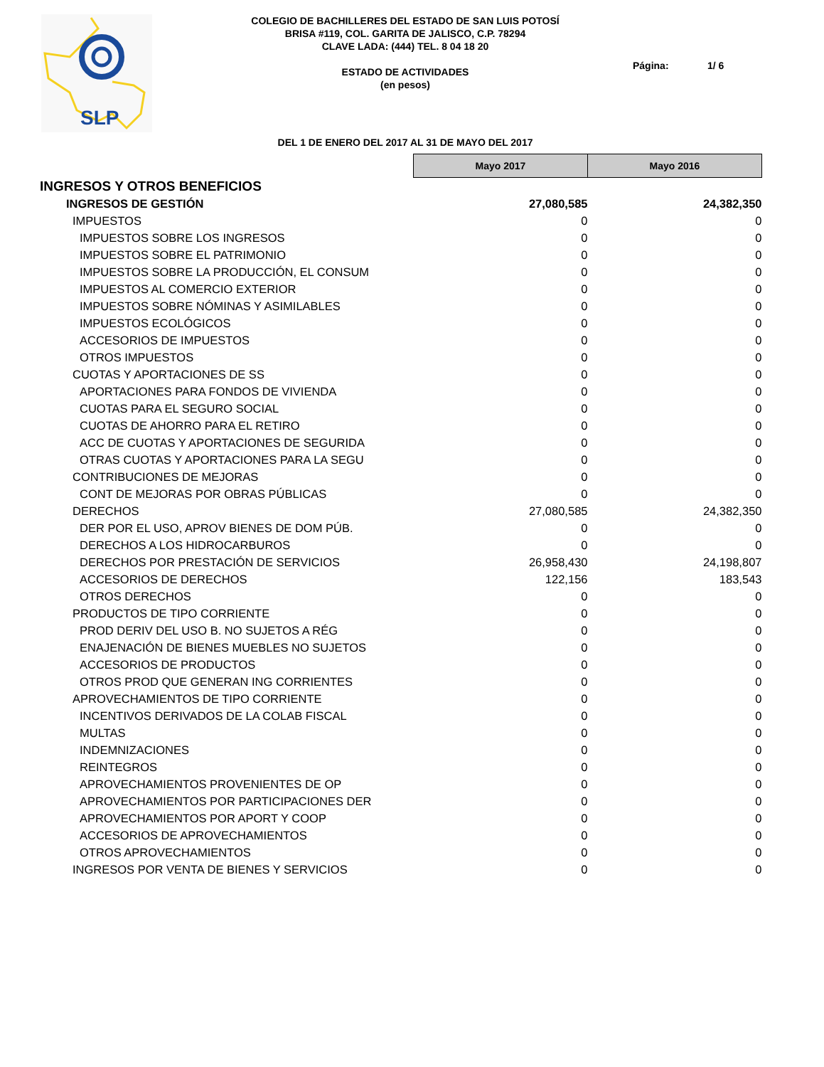SLP
COLEGIO DE BACHILLERES DEL ESTADO DE SAN LUIS POTOSÍ
BRISA #119, COL. GARITA DE JALISCO, C.P. 78294
CLAVE LADA: (444) TEL. 8 04 18 20
ESTADO DE ACTIVIDADES
(en pesos)
Página: 1/ 6
DEL 1 DE ENERO DEL 2017 AL 31 DE MAYO DEL 2017
| | Mayo 2017 | Mayo 2016 |
| INGRESOS Y OTROS BENEFICIOS | | |
| INGRESOS DE GESTIÓN | 27,080,585 | 24,382,350 |
| IMPUESTOS | 0 | 0 |
| IMPUESTOS SOBRE LOS INGRESOS | 0 | 0 |
| IMPUESTOS SOBRE EL PATRIMONIO | 0 | 0 |
| IMPUESTOS SOBRE LA PRODUCCIÓN, EL CONSUM | 0 | 0 |
| IMPUESTOS AL COMERCIO EXTERIOR | 0 | 0 |
| IMPUESTOS SOBRE NÓMINAS Y ASIMILABLES | 0 | 0 |
| IMPUESTOS ECOLÓGICOS | 0 | 0 |
| ACCESORIOS DE IMPUESTOS | 0 | 0 |
| OTROS IMPUESTOS | 0 | 0 |
| CUOTAS Y APORTACIONES DE SS | 0 | 0 |
| APORTACIONES PARA FONDOS DE VIVIENDA | 0 | 0 |
| CUOTAS PARA EL SEGURO SOCIAL | 0 | 0 |
| CUOTAS DE AHORRO PARA EL RETIRO | 0 | 0 |
| ACC DE CUOTAS Y APORTACIONES DE SEGURIDA | 0 | 0 |
| OTRAS CUOTAS Y APORTACIONES PARA LA SEGU | 0 | 0 |
| CONTRIBUCIONES DE MEJORAS | 0 | 0 |
| CONT DE MEJORAS POR OBRAS PÚBLICAS | 0 | 0 |
| DERECHOS | 27,080,585 | 24,382,350 |
| DER POR EL USO, APROV BIENES DE DOM PÚB. | 0 | 0 |
| DERECHOS A LOS HIDROCARBUROS | 0 | 0 |
| DERECHOS POR PRESTACIÓN DE SERVICIOS | 26,958,430 | 24,198,807 |
| ACCESORIOS DE DERECHOS | 122,156 | 183,543 |
| OTROS DERECHOS | 0 | 0 |
| PRODUCTOS DE TIPO CORRIENTE | 0 | 0 |
| PROD DERIV DEL USO B. NO SUJETOS A RÉG | 0 | 0 |
| ENAJENACIÓN DE BIENES MUEBLES NO SUJETOS | 0 | 0 |
| ACCESORIOS DE PRODUCTOS | 0 | 0 |
| OTROS PROD QUE GENERAN ING CORRIENTES | 0 | 0 |
| APROVECHAMIENTOS DE TIPO CORRIENTE | 0 | 0 |
| INCENTIVOS DERIVADOS DE LA COLAB FISCAL | 0 | 0 |
| MULTAS | 0 | 0 |
| INDEMNIZACIONES | 0 | 0 |
| REINTEGROS | 0 | 0 |
| APROVECHAMIENTOS PROVENIENTES DE OP | 0 | 0 |
| APROVECHAMIENTOS POR PARTICIPACIONES DER | 0 | 0 |
| APROVECHAMIENTOS POR APORT Y COOP | 0 | 0 |
| ACCESORIOS DE APROVECHAMIENTOS | 0 | 0 |
| OTROS APROVECHAMIENTOS | 0 | 0 |
| INGRESOS POR VENTA DE BIENES Y SERVICIOS | 0 | 0 |